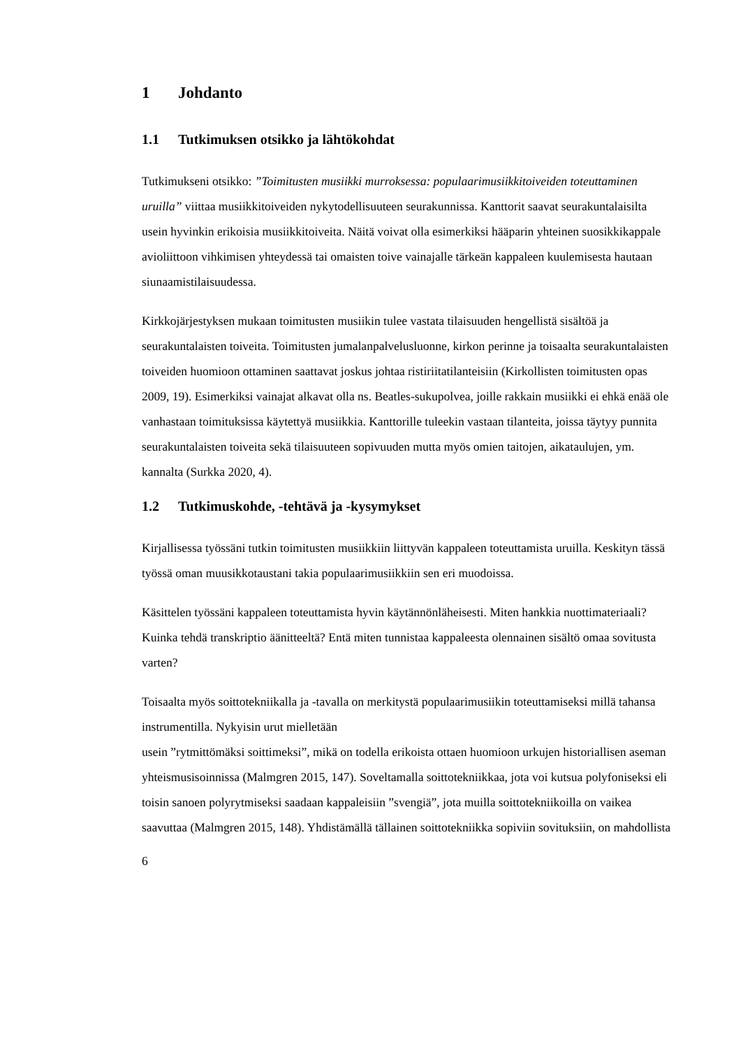1 Johdanto
1.1 Tutkimuksen otsikko ja lähtökohdat
Tutkimukseni otsikko: ”Toimitusten musiikki murroksessa: populaarimusiikkitoiveiden toteuttaminen uruilla” viittaa musiikkitoiveiden nykytodellisuuteen seurakunnissa. Kanttorit saavat seurakuntalaisilta usein hyvinkin erikoisia musiikkitoiveita. Näitä voivat olla esimerkiksi hääparin yhteinen suosikkikappale avioliittoon vihkimisen yhteydessä tai omaisten toive vainajalle tärkeän kappaleen kuulemisesta hautaan siunaamistilaisuudessa.
Kirkkojärjestyksen mukaan toimitusten musiikin tulee vastata tilaisuuden hengellistä sisältöä ja seurakuntalaisten toiveita. Toimitusten jumalanpalvelusluonne, kirkon perinne ja toisaalta seurakuntalaisten toiveiden huomioon ottaminen saattavat joskus johtaa ristiriitatilanteisiin (Kirkollisten toimitusten opas 2009, 19). Esimerkiksi vainajat alkavat olla ns. Beatles-sukupolvea, joille rakkain musiikki ei ehkä enää ole vanhastaan toimituksissa käytettyä musiikkia. Kanttorille tuleekin vastaan tilanteita, joissa täytyy punnita seurakuntalaisten toiveita sekä tilaisuuteen sopivuuden mutta myös omien taitojen, aikataulujen, ym. kannalta (Surkka 2020, 4).
1.2 Tutkimuskohde, -tehtävä ja -kysymykset
Kirjallisessa työssäni tutkin toimitusten musiikkiin liittyvän kappaleen toteuttamista uruilla. Keskityn tässä työssä oman muusikkotaustani takia populaarimusiikkiin sen eri muodoissa.
Käsittelen työssäni kappaleen toteuttamista hyvin käytännönläheisesti. Miten hankkia nuottimateriaali? Kuinka tehdä transkriptio äänitteeltä? Entä miten tunnistaa kappaleesta olennainen sisältö omaa sovitusta varten?
Toisaalta myös soittotekniikalla ja -tavalla on merkitystä populaarimusiikin toteuttamiseksi millä tahansa instrumentilla. Nykyisin urut mielletään
usein ”rytmittömäksi soittimeksi”, mikä on todella erikoista ottaen huomioon urkujen historiallisen aseman yhteismusisoinnissa (Malmgren 2015, 147). Soveltamalla soittotekniikkaa, jota voi kutsua polyfoniseksi eli toisin sanoen polyrytmiseksi saadaan kappaleisiin ”svengiä”, jota muilla soittotekniikoilla on vaikea saavuttaa (Malmgren 2015, 148). Yhdistämällä tällainen soittotekniikka sopiviin sovituksiin, on mahdollista
6